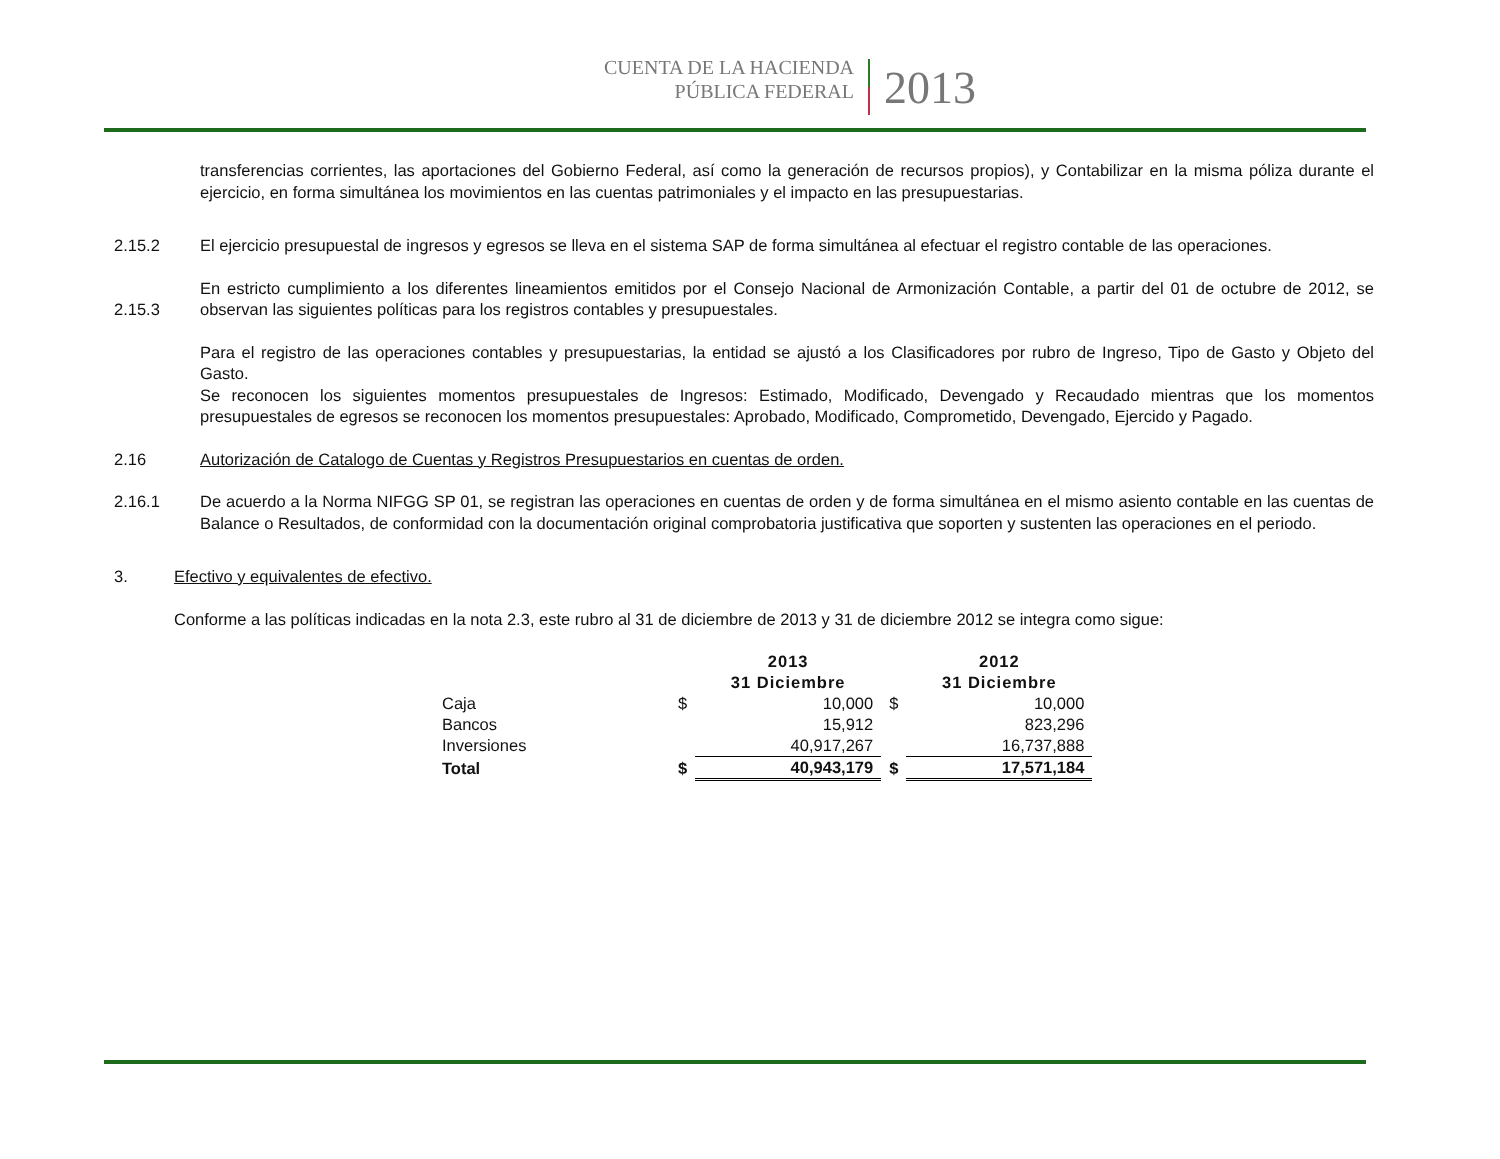CUENTA DE LA HACIENDA
PÚBLICA FEDERAL
2013
transferencias corrientes, las aportaciones del Gobierno Federal, así como la generación de recursos propios), y Contabilizar en la misma póliza durante el ejercicio, en forma simultánea los movimientos en las cuentas patrimoniales y el impacto en las presupuestarias.
2.15.2 El ejercicio presupuestal de ingresos y egresos se lleva en el sistema SAP de forma simultánea al efectuar el registro contable de las operaciones.
2.15.3
En estricto cumplimiento a los diferentes lineamientos emitidos por el Consejo Nacional de Armonización Contable, a partir del 01 de octubre de 2012, se observan las siguientes políticas para los registros contables y presupuestales.
Para el registro de las operaciones contables y presupuestarias, la entidad se ajustó a los Clasificadores por rubro de Ingreso, Tipo de Gasto y Objeto del Gasto.
Se reconocen los siguientes momentos presupuestales de Ingresos: Estimado, Modificado, Devengado y Recaudado mientras que los momentos presupuestales de egresos se reconocen los momentos presupuestales: Aprobado, Modificado, Comprometido, Devengado, Ejercido y Pagado.
2.16 Autorización de Catalogo de Cuentas y Registros Presupuestarios en cuentas de orden.
2.16.1 De acuerdo a la Norma NIFGG SP 01, se registran las operaciones en cuentas de orden y de forma simultánea en el mismo asiento contable en las cuentas de Balance o Resultados, de conformidad con la documentación original comprobatoria justificativa que soporten y sustenten las operaciones en el periodo.
3. Efectivo y equivalentes de efectivo.
Conforme a las políticas indicadas en la nota 2.3, este rubro al 31 de diciembre de 2013 y 31 de diciembre 2012 se integra como sigue:
| | | 2013 31 Diciembre | | 2012 31 Diciembre |
| --- | --- | --- | --- | --- |
| Caja | $ | 10,000 | $ | 10,000 |
| Bancos | | 15,912 | | 823,296 |
| Inversiones | | 40,917,267 | | 16,737,888 |
| Total | $ | 40,943,179 | $ | 17,571,184 |